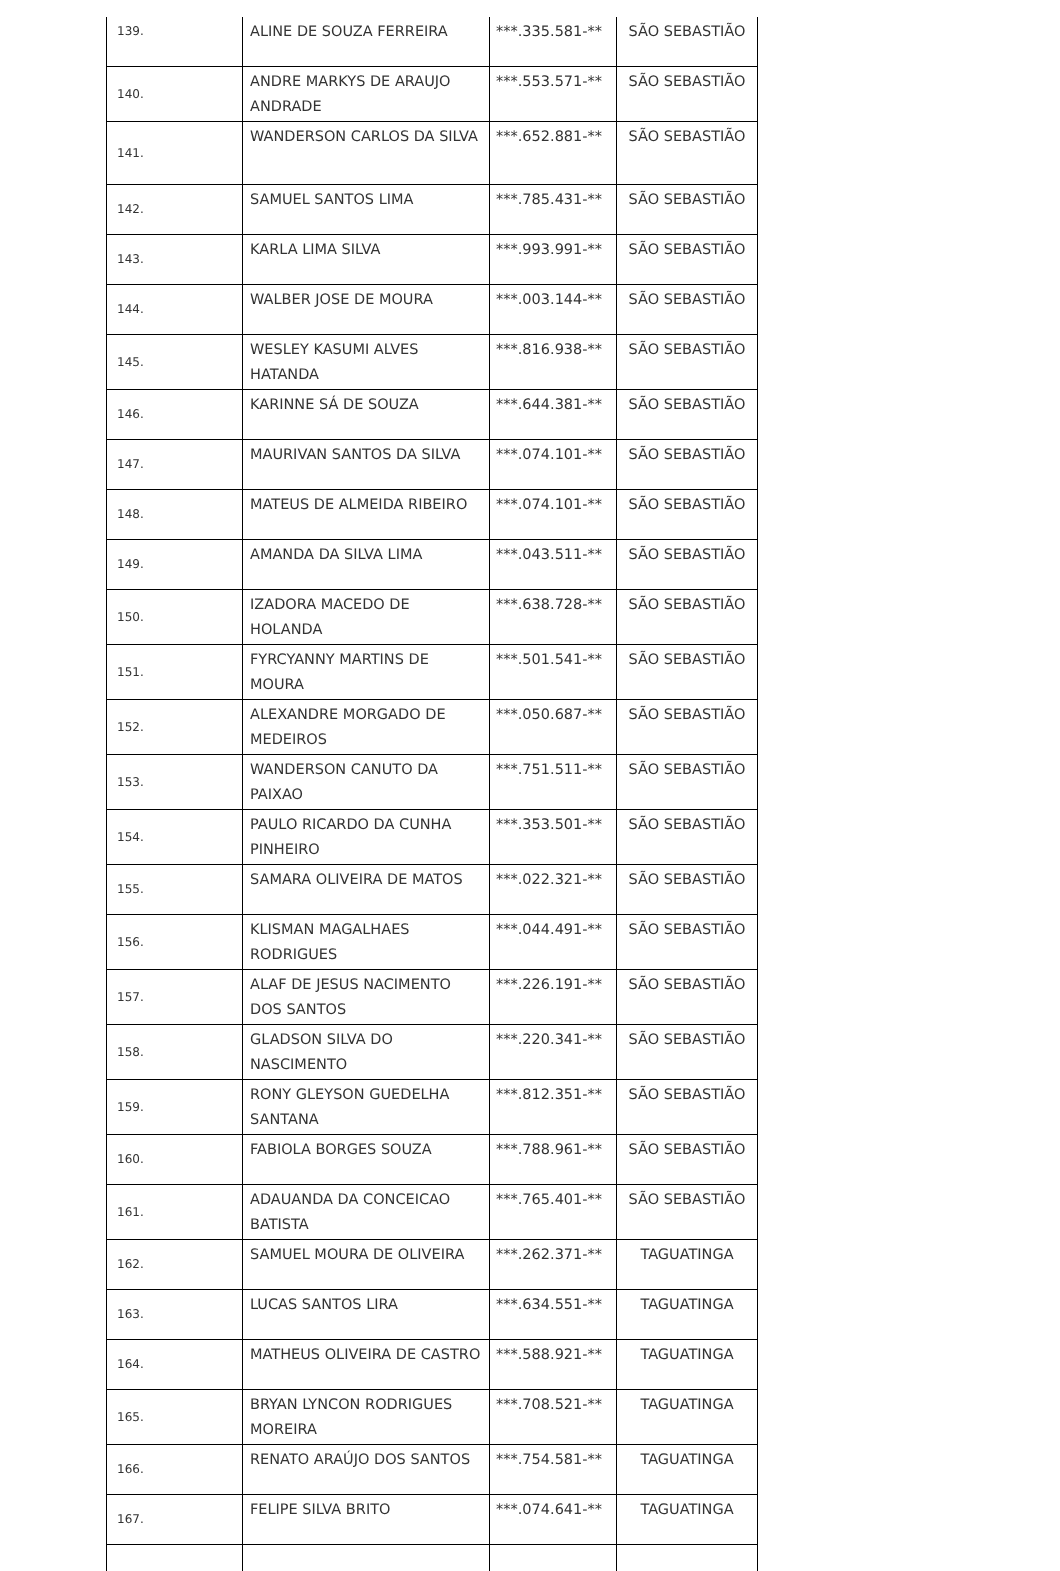| 139. | ALINE DE SOUZA FERREIRA | ***.335.581-** | SÃO SEBASTIÃO |
| 140. | ANDRE MARKYS DE ARAUJO ANDRADE | ***.553.571-** | SÃO SEBASTIÃO |
| 141. | WANDERSON CARLOS DA SILVA | ***.652.881-** | SÃO SEBASTIÃO |
| 142. | SAMUEL SANTOS LIMA | ***.785.431-** | SÃO SEBASTIÃO |
| 143. | KARLA LIMA SILVA | ***.993.991-** | SÃO SEBASTIÃO |
| 144. | WALBER JOSE DE MOURA | ***.003.144-** | SÃO SEBASTIÃO |
| 145. | WESLEY KASUMI ALVES HATANDA | ***.816.938-** | SÃO SEBASTIÃO |
| 146. | KARINNE SÁ DE SOUZA | ***.644.381-** | SÃO SEBASTIÃO |
| 147. | MAURIVAN SANTOS DA SILVA | ***.074.101-** | SÃO SEBASTIÃO |
| 148. | MATEUS DE ALMEIDA RIBEIRO | ***.074.101-** | SÃO SEBASTIÃO |
| 149. | AMANDA DA SILVA LIMA | ***.043.511-** | SÃO SEBASTIÃO |
| 150. | IZADORA MACEDO DE HOLANDA | ***.638.728-** | SÃO SEBASTIÃO |
| 151. | FYRCYANNY MARTINS DE MOURA | ***.501.541-** | SÃO SEBASTIÃO |
| 152. | ALEXANDRE MORGADO DE MEDEIROS | ***.050.687-** | SÃO SEBASTIÃO |
| 153. | WANDERSON CANUTO DA PAIXAO | ***.751.511-** | SÃO SEBASTIÃO |
| 154. | PAULO RICARDO DA CUNHA PINHEIRO | ***.353.501-** | SÃO SEBASTIÃO |
| 155. | SAMARA OLIVEIRA DE MATOS | ***.022.321-** | SÃO SEBASTIÃO |
| 156. | KLISMAN MAGALHAES RODRIGUES | ***.044.491-** | SÃO SEBASTIÃO |
| 157. | ALAF DE JESUS NACIMENTO DOS SANTOS | ***.226.191-** | SÃO SEBASTIÃO |
| 158. | GLADSON SILVA DO NASCIMENTO | ***.220.341-** | SÃO SEBASTIÃO |
| 159. | RONY GLEYSON GUEDELHA SANTANA | ***.812.351-** | SÃO SEBASTIÃO |
| 160. | FABIOLA BORGES SOUZA | ***.788.961-** | SÃO SEBASTIÃO |
| 161. | ADAUANDA DA CONCEICAO BATISTA | ***.765.401-** | SÃO SEBASTIÃO |
| 162. | SAMUEL MOURA DE OLIVEIRA | ***.262.371-** | TAGUATINGA |
| 163. | LUCAS SANTOS LIRA | ***.634.551-** | TAGUATINGA |
| 164. | MATHEUS OLIVEIRA DE CASTRO | ***.588.921-** | TAGUATINGA |
| 165. | BRYAN LYNCON RODRIGUES MOREIRA | ***.708.521-** | TAGUATINGA |
| 166. | RENATO ARAÚJO DOS SANTOS | ***.754.581-** | TAGUATINGA |
| 167. | FELIPE SILVA BRITO | ***.074.641-** | TAGUATINGA |